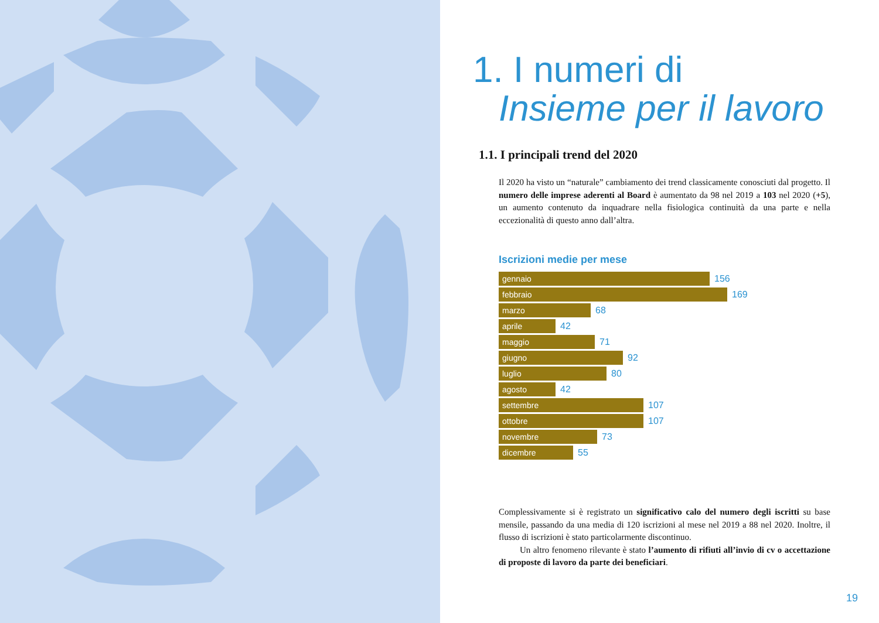1. I numeri di
Insieme per il lavoro
1.1. I principali trend del 2020
Il 2020 ha visto un “naturale” cambiamento dei trend classicamente conosciuti dal progetto. Il numero delle imprese aderenti al Board è aumentato da 98 nel 2019 a 103 nel 2020 (+5), un aumento contenuto da inquadrare nella fisiologica continuità da una parte e nella eccezionalità di questo anno dall’altra.
Iscrizioni medie per mese
gennaio
156
febbraio
169
marzo
68
aprile
42
maggio
71
giugno
92
luglio
80
agosto
42
settembre
107
ottobre
107
novembre
73
dicembre
55
Complessivamente si è registrato un significativo calo del numero degli iscritti su base mensile, passando da una media di 120 iscrizioni al mese nel 2019 a 88 nel 2020. Inoltre, il flusso di iscrizioni è stato particolarmente discontinuo.
Un altro fenomeno rilevante è stato l’aumento di rifiuti all’invio di cv o accettazione di proposte di lavoro da parte dei beneficiari.
19